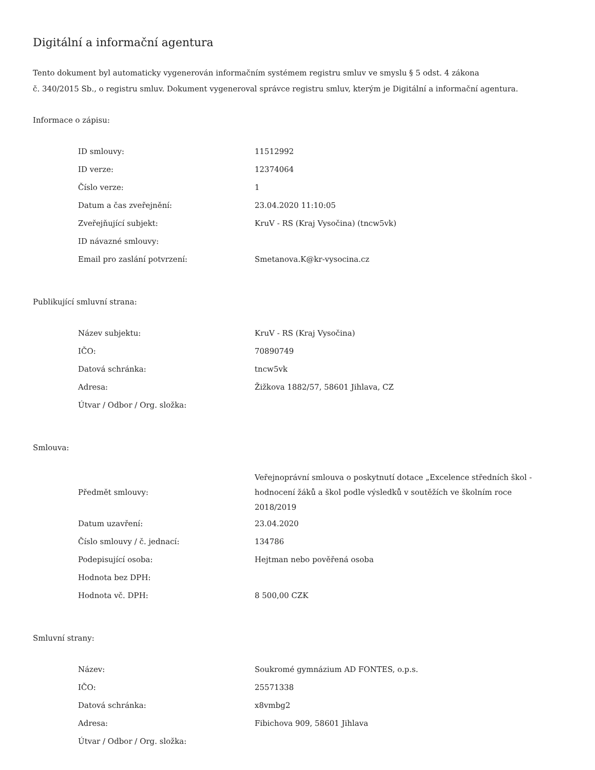Digitální a informační agentura
Tento dokument byl automaticky vygenerován informačním systémem registru smluv ve smyslu § 5 odst. 4 zákona
č. 340/2015 Sb., o registru smluv. Dokument vygeneroval správce registru smluv, kterým je Digitální a informační agentura.
Informace o zápisu:
| ID smlouvy: | 11512992 |
| ID verze: | 12374064 |
| Číslo verze: | 1 |
| Datum a čas zveřejnění: | 23.04.2020 11:10:05 |
| Zveřejňující subjekt: | KruV - RS (Kraj Vysočina) (tncw5vk) |
| ID návazné smlouvy: | |
| Email pro zaslání potvrzení: | Smetanova.K@kr-vysocina.cz |
Publikující smluvní strana:
| Název subjektu: | KruV - RS (Kraj Vysočina) |
| IČO: | 70890749 |
| Datová schránka: | tncw5vk |
| Adresa: | Žižkova 1882/57, 58601 Jihlava, CZ |
| Útvar / Odbor / Org. složka: | |
Smlouva:
| Předmět smlouvy: | Veřejnoprávní smlouva o poskytnutí dotace „Excelence středních škol - hodnocení žáků a škol podle výsledků v soutěžích ve školním roce 2018/2019 |
| Datum uzavření: | 23.04.2020 |
| Číslo smlouvy / č. jednací: | 134786 |
| Podepisující osoba: | Hejtman nebo pověřená osoba |
| Hodnota bez DPH: | |
| Hodnota vč. DPH: | 8 500,00 CZK |
Smluvní strany:
| Název: | Soukromé gymnázium AD FONTES, o.p.s. |
| IČO: | 25571338 |
| Datová schránka: | x8vmbg2 |
| Adresa: | Fibichova 909, 58601 Jihlava |
| Útvar / Odbor / Org. složka: | |